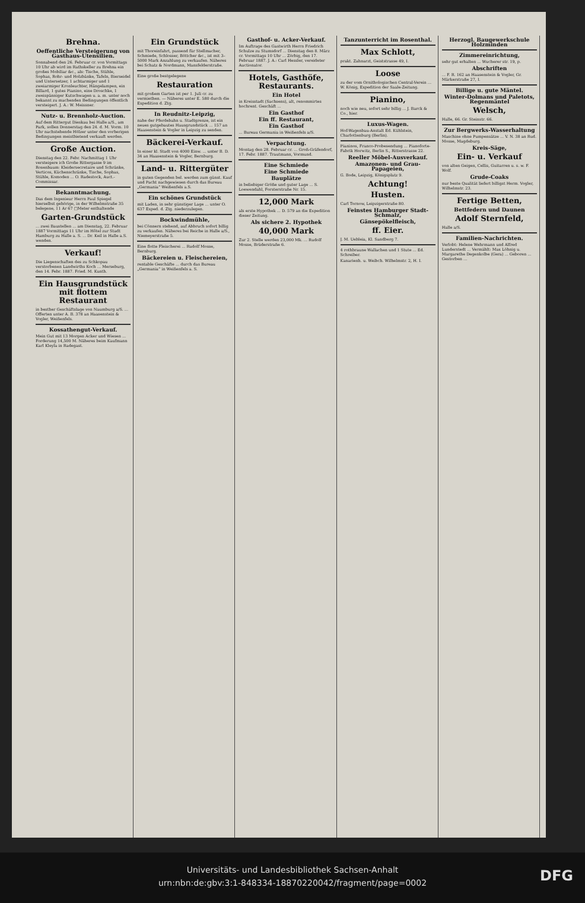Brehna.
Oeffentliche Versteigerung von Gasthaus-Utensilien.
Sonnabend den 26. Februar cr. von Vormittags 10 Uhr ab wird im Rathskeller zu Brehna ein großes Mobiliar &c., als: Tische, Stühle, Sophas, Rohr- und Holzbänke, Tafeln, Bierseidel und Untersetzer, 1 achtarmiger und 1 zweiarmiger Kronleuchter, Hängelampen, ein Billard, 1 gutes Pianino, eine Droschke, 1 zweispänniger Kutschwagen u. a. m. unter noch bekannt zu machenden Bedingungen öffentlich versteigert. J. A.: W. Meissner.
Nutz- u. Brennholz-Auction.
Auf dem Rittergut Dieskau bei Halle a/S., am Park, sollen Donnerstag den 24. d. M. Vorm. 10 Uhr nachstehende Hölzer unter den vorherigen Bedingungen meistbietend verkauft werden.
Große Auction.
Dienstag den 22. Febr. Nachmittag 1 Uhr versteigere ich Große Rittergasse 9 im Rosenbaum: Kleidersecretaire und Schränke, Verticos, Küchenschränke, Tische, Sophas, Stühle, Komoden ... O. Radestock, Auct.-Commissar.
Bekanntmachung.
Das dem Ingenieur Herrn Paul Spiegel hierselbst gehörige, in der Wilhelmstraße 35 belegene, 11 Ar 67 □Meter enthaltende
Garten-Grundstück
... zwei Baustellen ... am Dienstag, 22. Februar 1887 Vormittags 11 Uhr im Hôtel zur Stadt Hamburg zu Halle a. S. ... Dr. Keil in Halle a.S. wenden.
Verkauf!
Die Liegenschaften des zu Schkopau verstorbenen Landwirths Koch ... Merseburg, den 14. Febr. 1887. Fried. M. Kunth.
Ein Hausgrundstück mit flottem Restaurant
in besther Geschäftslage von Naumburg a/S. ... Offerten unter A. B. 378 an Haasenstein & Vogler, Weißenfels.
Kossathengut-Verkauf.
Mein Gut mit 13 Morgen Acker und Wiesen ... Forderung 14,500 M. Näheres beim Kaufmann Karl Kleyla in Radegast.
Ein Grundstück
mit Thoreinfahrt, passend für Stellmacher, Schmiede, Schlosser, Böttcher &c., ist mit 3–5000 Mark Anzahlung zu verkaufen. Näheres bei Schatz & Nordmann, Mansfelderstraße.
Eine große bestgelegene
Restauration
mit großem Garten ist per 1. Juli cr. zu vermiethen. — Näheres unter E. 580 durch die Expedition d. Ztg.
In Reudnitz-Leipzig,
nahe der Pferdebahn u. Stadtgrenze, ist ein neues gutgebautes Hausgrundstück ... 157 an Haasenstein & Vogler in Leipzig zu senden.
Bäckerei-Verkauf.
In einer kl. Stadt von 4000 Einw. ... unter B. D. 34 an Haasenstein & Vogler, Bernburg.
Land- u. Rittergüter
in guten Gegenden bel. werden zum günst. Kauf und Pacht nachgewiesen durch das Bureau „Germania“ Weißenfels a.S.
Ein schönes Grundstück
mit Laden, in sehr günstiger Lage ... unter O. 637 Exped. d. Ztg. niederzulegen.
Bockwindmühle,
bei Cönnern stehend, auf Abbruch sofort billig zu verkaufen. Näheres bei Reiche in Halle a/S., Niemeyerstraße 5.
Eine flotte Fleischerei ... Rudolf Mosse, Bernburg.
Bäckereien u. Fleischereien,
rentable Geschäfte ... durch das Bureau „Germania“ in Weißenfels a. S.
Gasthof- u. Acker-Verkauf.
Im Auftrage des Gastwirth Herrn Friedrich Schulze zu Stumsdorf ... Dienstag den 8. März cr. Vormittags 10 Uhr ... Zörbig, den 17. Februar 1887. J. A.: Carl Hessler, vereideter Auctionator.
Hotels, Gasthöfe, Restaurants.
Ein Hotel
in Kreisstadt (Sachsens), alt, renommirtes hochrent. Geschäft ...
Ein Gasthof
Ein ff. Restaurant,
Ein Gasthof
... Bureau Germania in Weißenfels a/S.
Verpachtung.
Montag den 28. Februar cr. ... Groß-Gräfendorf, 17. Febr. 1887. Trautmann, Vormund.
Eine Schmiede
Eine Schmiede
Bauplätze
in beliebiger Größe und guter Lage ... S. Loewendahl, Forsterstraße Nr. 15.
12,000 Mark
als erste Hypothek ... D. 579 an die Expedition dieser Zeitung.
Als sichere 2. Hypothek
40,000 Mark
Zur 2. Stelle werden 23,000 Mk. ... Rudolf Mosse, Brüderstraße 6.
Tanzunterricht im Rosenthal.
Max Schlott,
prakt. Zahnarzt, Geiststrasse 49, I.
Loose
zu der vom Ornithologischen Central-Verein ... W. König, Expedition der Saale-Zeitung.
Pianino,
noch wie neu, sofort sehr billig ... J. Barck & Co., hier.
Luxus-Wagen.
Hof-Wagenbau-Anstalt Ed. Kühlstein, Charlottenburg (Berlin).
Pianinos, Franco-Probesendung ... Pianoforte-Fabrik Horwitz, Berlin S., Ritterstrasse 22.
Reeller Möbel-Ausverkauf.
Amazonen- und Grau-Papageien,
G. Bode, Leipzig, Königsplatz 9.
Achtung!
Husten.
Carl Tornow, Leipzigerstraße 80.
Feinstes Hamburger Stadt-Schmalz,
Gänsepökelfleisch,
ff. Eier.
J. M. Uebleia, Kl. Sandberg 7.
4 rothbraune Wallachen und 1 Stute ... Ed. Schreiber.
Kanarienh. u. Weibch. Wilhelmstr. 2, H. I.
Herzogl. Baugewerkschule Holzminden
Zimmereinrichtung,
sehr gut erhalten ... Wucherer str. 19, p.
Abschriften
... F. R. 162 an Haasenstein & Vogler, Gr. Märkerstraße 27, I.
Billige u. gute Mäntel.
Winter-Dolmans und Paletots, Regenmäntel
Welsch,
Halle, 66. Gr. Steinstr. 66.
Zur Bergwerks-Wasserhaltung
Maschine ohne Pumpensätze ... V. N. 38 an Rud. Mosse, Magdeburg.
Kreis-Säge,
Ein- u. Verkauf
von alten Geigen, Cellis, Guitarren u. s. w. F. Wolf.
Grude-Coaks
nur beste Qualität liefert billigst Herm. Vogler, Wilhelmstr. 23.
Fertige Betten,
Bettfedern und Daunen
Adolf Sternfeld,
Halle a/S.
Familien-Nachrichten.
Verlobt: Helene Wehrmann und Alfred Lunderstedt ... Verm​ählt: Max Löhnig u. Margarethe Degenkolbe (Gera) ... Geboren ... Gestorben ...
Universitäts- und Landesbibliothek Sachsen-Anhalt
urn:nbn:de:gbv:3:1-848334-18870220042/fragment/page=0002
DFG